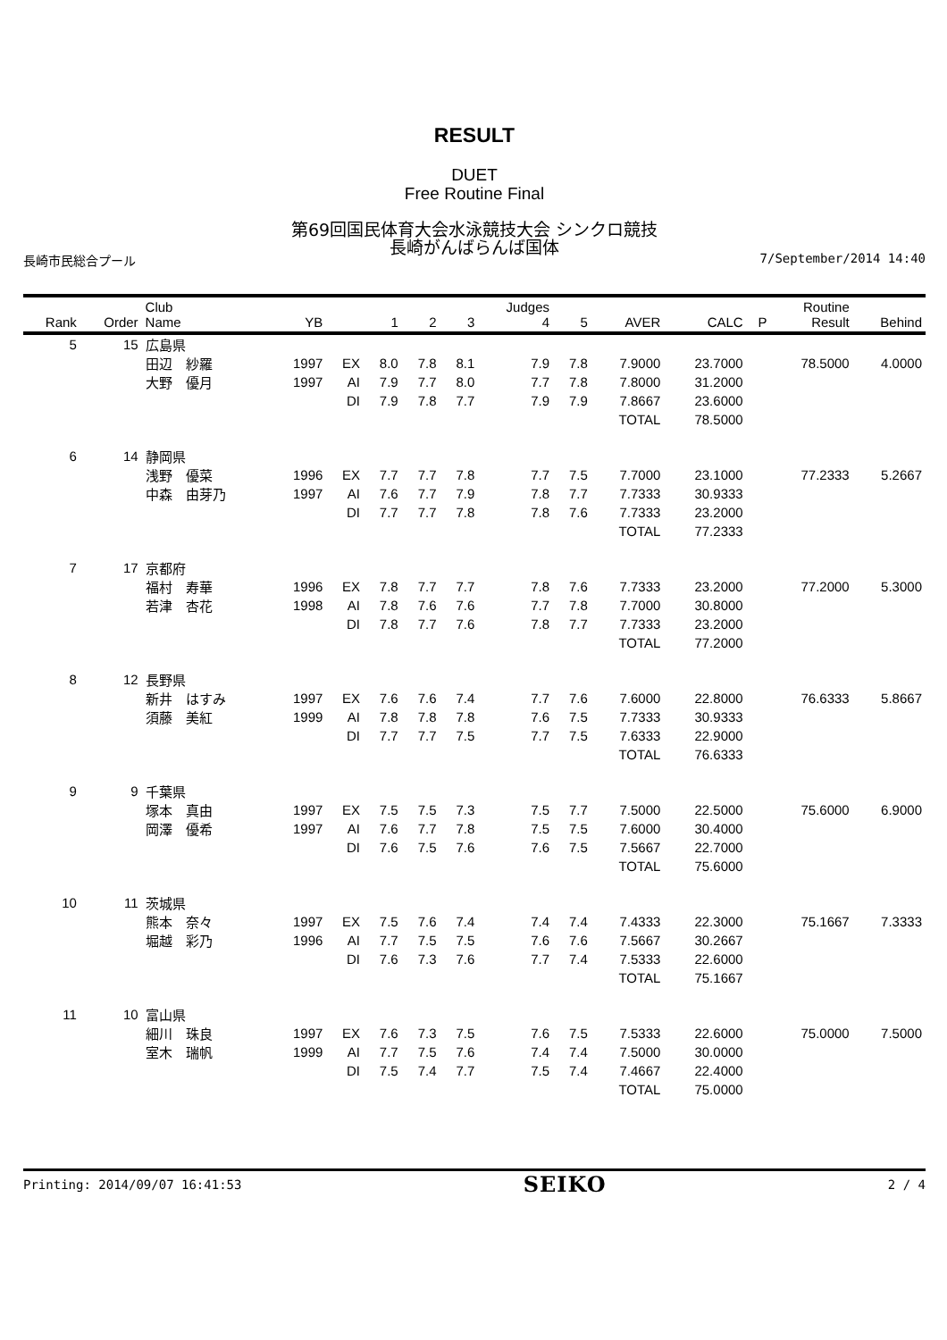RESULT
DUET
Free Routine Final
第69回国民体育大会水泳競技大会 シンクロ競技
長崎がんばらんば国体
長崎市民総合プール 7/September/2014 14:40
| Rank | Order | Club Name | YB | | 1 | 2 | 3 | Judges 4 | 5 | AVER | CALC | P | Routine Result | Behind |
| --- | --- | --- | --- | --- | --- | --- | --- | --- | --- | --- | --- | --- | --- | --- |
| 5 | 15 | 広島県 | | | | | | | | | | | | |
| | | 田辺 紗羅 | 1997 | EX | 8.0 | 7.8 | 8.1 | 7.9 | 7.8 | 7.9000 | 23.7000 | | 78.5000 | 4.0000 |
| | | 大野 優月 | 1997 | AI | 7.9 | 7.7 | 8.0 | 7.7 | 7.8 | 7.8000 | 31.2000 | | | |
| | | | | DI | 7.9 | 7.8 | 7.7 | 7.9 | 7.9 | 7.8667 | 23.6000 | | | |
| | | | | | | | | | | TOTAL | 78.5000 | | | |
| 6 | 14 | 静岡県 | | | | | | | | | | | | |
| | | 浅野 優菜 | 1996 | EX | 7.7 | 7.7 | 7.8 | 7.7 | 7.5 | 7.7000 | 23.1000 | | 77.2333 | 5.2667 |
| | | 中森 由芽乃 | 1997 | AI | 7.6 | 7.7 | 7.9 | 7.8 | 7.7 | 7.7333 | 30.9333 | | | |
| | | | | DI | 7.7 | 7.7 | 7.8 | 7.8 | 7.6 | 7.7333 | 23.2000 | | | |
| | | | | | | | | | | TOTAL | 77.2333 | | | |
| 7 | 17 | 京都府 | | | | | | | | | | | | |
| | | 福村 寿華 | 1996 | EX | 7.8 | 7.7 | 7.7 | 7.8 | 7.6 | 7.7333 | 23.2000 | | 77.2000 | 5.3000 |
| | | 若津 杏花 | 1998 | AI | 7.8 | 7.6 | 7.6 | 7.7 | 7.8 | 7.7000 | 30.8000 | | | |
| | | | | DI | 7.8 | 7.7 | 7.6 | 7.8 | 7.7 | 7.7333 | 23.2000 | | | |
| | | | | | | | | | | TOTAL | 77.2000 | | | |
| 8 | 12 | 長野県 | | | | | | | | | | | | |
| | | 新井 はすみ | 1997 | EX | 7.6 | 7.6 | 7.4 | 7.7 | 7.6 | 7.6000 | 22.8000 | | 76.6333 | 5.8667 |
| | | 須藤 美紅 | 1999 | AI | 7.8 | 7.8 | 7.8 | 7.6 | 7.5 | 7.7333 | 30.9333 | | | |
| | | | | DI | 7.7 | 7.7 | 7.5 | 7.7 | 7.5 | 7.6333 | 22.9000 | | | |
| | | | | | | | | | | TOTAL | 76.6333 | | | |
| 9 | 9 | 千葉県 | | | | | | | | | | | | |
| | | 塚本 真由 | 1997 | EX | 7.5 | 7.5 | 7.3 | 7.5 | 7.7 | 7.5000 | 22.5000 | | 75.6000 | 6.9000 |
| | | 岡澤 優希 | 1997 | AI | 7.6 | 7.7 | 7.8 | 7.5 | 7.5 | 7.6000 | 30.4000 | | | |
| | | | | DI | 7.6 | 7.5 | 7.6 | 7.6 | 7.5 | 7.5667 | 22.7000 | | | |
| | | | | | | | | | | TOTAL | 75.6000 | | | |
| 10 | 11 | 茨城県 | | | | | | | | | | | | |
| | | 熊本 奈々 | 1997 | EX | 7.5 | 7.6 | 7.4 | 7.4 | 7.4 | 7.4333 | 22.3000 | | 75.1667 | 7.3333 |
| | | 堀越 彩乃 | 1996 | AI | 7.7 | 7.5 | 7.5 | 7.6 | 7.6 | 7.5667 | 30.2667 | | | |
| | | | | DI | 7.6 | 7.3 | 7.6 | 7.7 | 7.4 | 7.5333 | 22.6000 | | | |
| | | | | | | | | | | TOTAL | 75.1667 | | | |
| 11 | 10 | 富山県 | | | | | | | | | | | | |
| | | 細川 珠良 | 1997 | EX | 7.6 | 7.3 | 7.5 | 7.6 | 7.5 | 7.5333 | 22.6000 | | 75.0000 | 7.5000 |
| | | 室木 瑞帆 | 1999 | AI | 7.7 | 7.5 | 7.6 | 7.4 | 7.4 | 7.5000 | 30.0000 | | | |
| | | | | DI | 7.5 | 7.4 | 7.7 | 7.5 | 7.4 | 7.4667 | 22.4000 | | | |
| | | | | | | | | | | TOTAL | 75.0000 | | | |
Printing: 2014/09/07 16:41:53 SEIKO 2 / 4